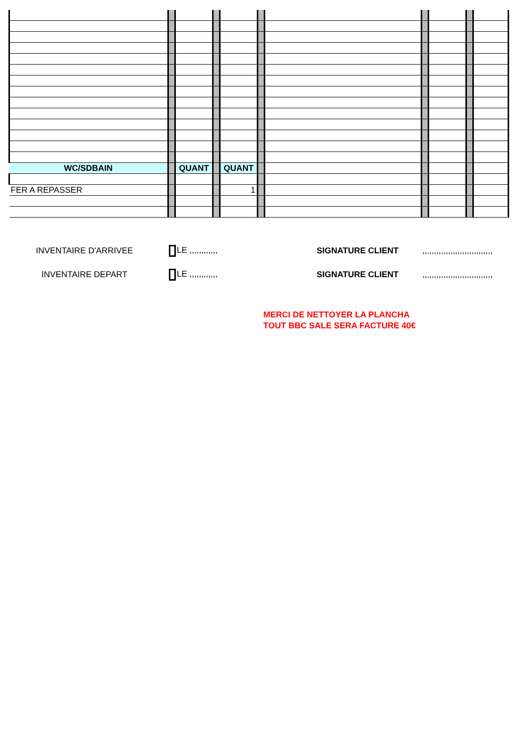| WC/SDBAIN | | QUANT | | QUANT | | | | | | |
| FER A REPASSER | | | | 1 | | | | | | |
INVENTAIRE D'ARRIVEE
LE ,,,,,,,,,,,,
SIGNATURE CLIENT
,,,,,,,,,,,,,,,,,,,,,,,,,,,,,,
INVENTAIRE DEPART
LE ,,,,,,,,,,,,
SIGNATURE CLIENT
,,,,,,,,,,,,,,,,,,,,,,,,,,,,,,
MERCI DE NETTOYER LA PLANCHA
TOUT BBC SALE SERA FACTURE 40€